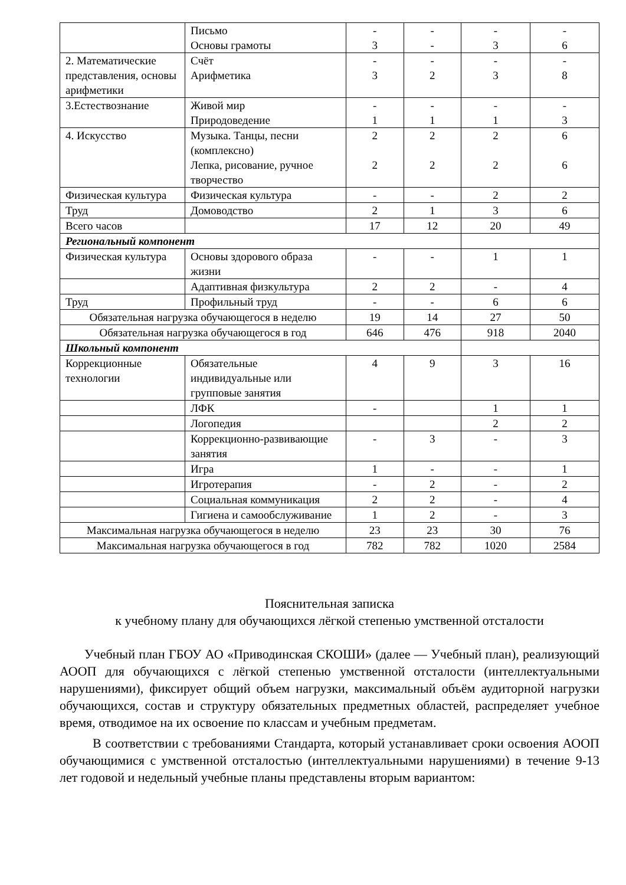| | Письмо Основы грамоты | - 3 | - - | - 3 | - 6 |
| 2. Математические представления, основы арифметики | Счёт Арифметика | - 3 | - 2 | - 3 | - 8 |
| 3.Естествознание | Живой мир Природоведение | - 1 | - 1 | - 1 | - 3 |
| 4. Искусство | Музыка. Танцы, песни (комплексно) Лепка, рисование, ручное творчество | 2 2 | 2 2 | 2 2 | 6 6 |
| Физическая культура | Физическая культура | - | - | 2 | 2 |
| Труд | Домоводство | 2 | 1 | 3 | 6 |
| Всего часов | | 17 | 12 | 20 | 49 |
| Региональный компонент | | | | | |
| Физическая культура | Основы здорового образа жизни | - | - | 1 | 1 |
| | Адаптивная физкультура | 2 | 2 | - | 4 |
| Труд | Профильный труд | - | - | 6 | 6 |
| Обязательная нагрузка обучающегося в неделю | | 19 | 14 | 27 | 50 |
| Обязательная нагрузка обучающегося в год | | 646 | 476 | 918 | 2040 |
| Школьный компонент | | | | | |
| Коррекционные технологии | Обязательные индивидуальные или групповые занятия | 4 | 9 | 3 | 16 |
| | ЛФК | - | | 1 | 1 |
| | Логопедия | | | 2 | 2 |
| | Коррекционно-развивающие занятия | - | 3 | - | 3 |
| | Игра | 1 | - | - | 1 |
| | Игротерапия | - | 2 | - | 2 |
| | Социальная коммуникация | 2 | 2 | - | 4 |
| | Гигиена и самообслуживание | 1 | 2 | - | 3 |
| Максимальная нагрузка обучающегося в неделю | | 23 | 23 | 30 | 76 |
| Максимальная нагрузка обучающегося в год | | 782 | 782 | 1020 | 2584 |
Пояснительная записка
к учебному плану для обучающихся лёгкой степенью умственной отсталости
Учебный план ГБОУ АО «Приводинская СКОШИ» (далее — Учебный план), реализующий АООП для обучающихся с лёгкой степенью умственной отсталости (интеллектуальными нарушениями), фиксирует общий объем нагрузки, максимальный объём аудиторной нагрузки обучающихся, состав и структуру обязательных предметных областей, распределяет учебное время, отводимое на их освоение по классам и учебным предметам.
В соответствии с требованиями Стандарта, который устанавливает сроки освоения АООП обучающимися с умственной отсталостью (интеллектуальными нарушениями) в течение 9-13 лет годовой и недельный учебные планы представлены вторым вариантом: